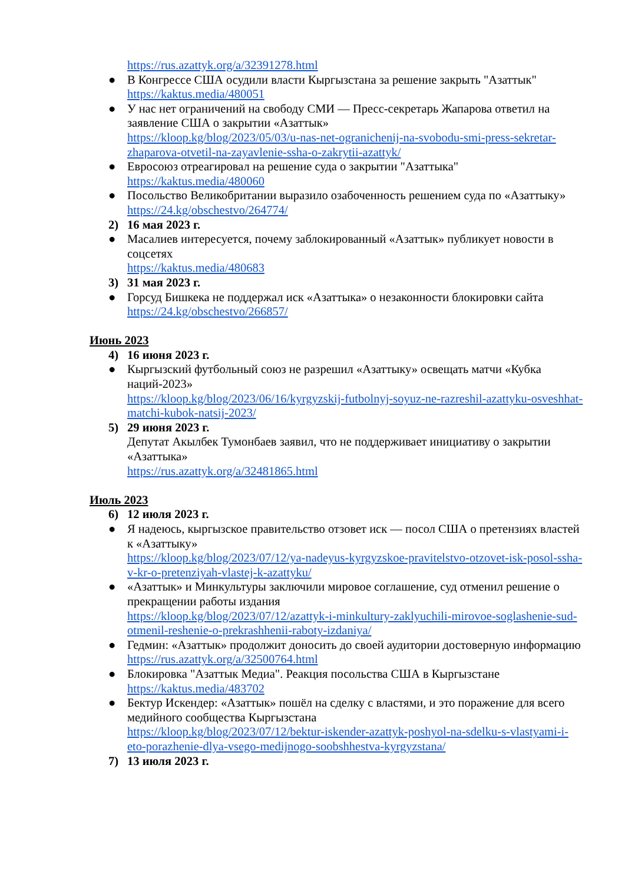https://rus.azattyk.org/a/32391278.html
● В Конгрессе США осудили власти Кыргызстана за решение закрыть "Азаттык"
https://kaktus.media/480051
● У нас нет ограничений на свободу СМИ — Пресс-секретарь Жапарова ответил на заявление США о закрытии «Азаттык»
https://kloop.kg/blog/2023/05/03/u-nas-net-ogranichenij-na-svobodu-smi-press-sekretar-zhaparova-otvetil-na-zayavlenie-ssha-o-zakrytii-azattyk/
● Евросоюз отреагировал на решение суда о закрытии "Азаттыка"
https://kaktus.media/480060
● Посольство Великобритании выразило озабоченность решением суда по «Азаттыку»
https://24.kg/obschestvo/264774/
2) 16 мая 2023 г.
● Масалиев интересуется, почему заблокированный «Азаттык» публикует новости в соцсетях
https://kaktus.media/480683
3) 31 мая 2023 г.
● Горсуд Бишкека не поддержал иск «Азаттыка» о незаконности блокировки сайта
https://24.kg/obschestvo/266857/
Июнь 2023
4) 16 июня 2023 г.
● Кыргызский футбольный союз не разрешил «Азаттыку» освещать матчи «Кубка наций-2023»
https://kloop.kg/blog/2023/06/16/kyrgyzskij-futbolnyj-soyuz-ne-razreshil-azattyku-osveshhat-matchi-kubok-natsij-2023/
5) 29 июня 2023 г.
Депутат Акылбек Тумонбаев заявил, что не поддерживает инициативу о закрытии «Азаттыка»
https://rus.azattyk.org/a/32481865.html
Июль 2023
6) 12 июля 2023 г.
● Я надеюсь, кыргызское правительство отзовет иск — посол США о претензиях властей к «Азаттыку»
https://kloop.kg/blog/2023/07/12/ya-nadeyus-kyrgyzskoe-pravitelstvo-otzovet-isk-posol-ssha-v-kr-o-pretenziyah-vlastej-k-azattyku/
● «Азаттык» и Минкультуры заключили мировое соглашение, суд отменил решение о прекращении работы издания
https://kloop.kg/blog/2023/07/12/azattyk-i-minkultury-zaklyuchili-mirovoe-soglashenie-sud-otmenil-reshenie-o-prekrashhenii-raboty-izdaniya/
● Гедмин: «Азаттык» продолжит доносить до своей аудитории достоверную информацию
https://rus.azattyk.org/a/32500764.html
● Блокировка "Азаттык Медиа". Реакция посольства США в Кыргызстане
https://kaktus.media/483702
● Бектур Искендер: «Азаттык» пошёл на сделку с властями, и это поражение для всего медийного сообщества Кыргызстана
https://kloop.kg/blog/2023/07/12/bektur-iskender-azattyk-poshyol-na-sdelku-s-vlastyami-i-eto-porazhenie-dlya-vsego-medijnogo-soobshhestva-kyrgyzstana/
7) 13 июля 2023 г.